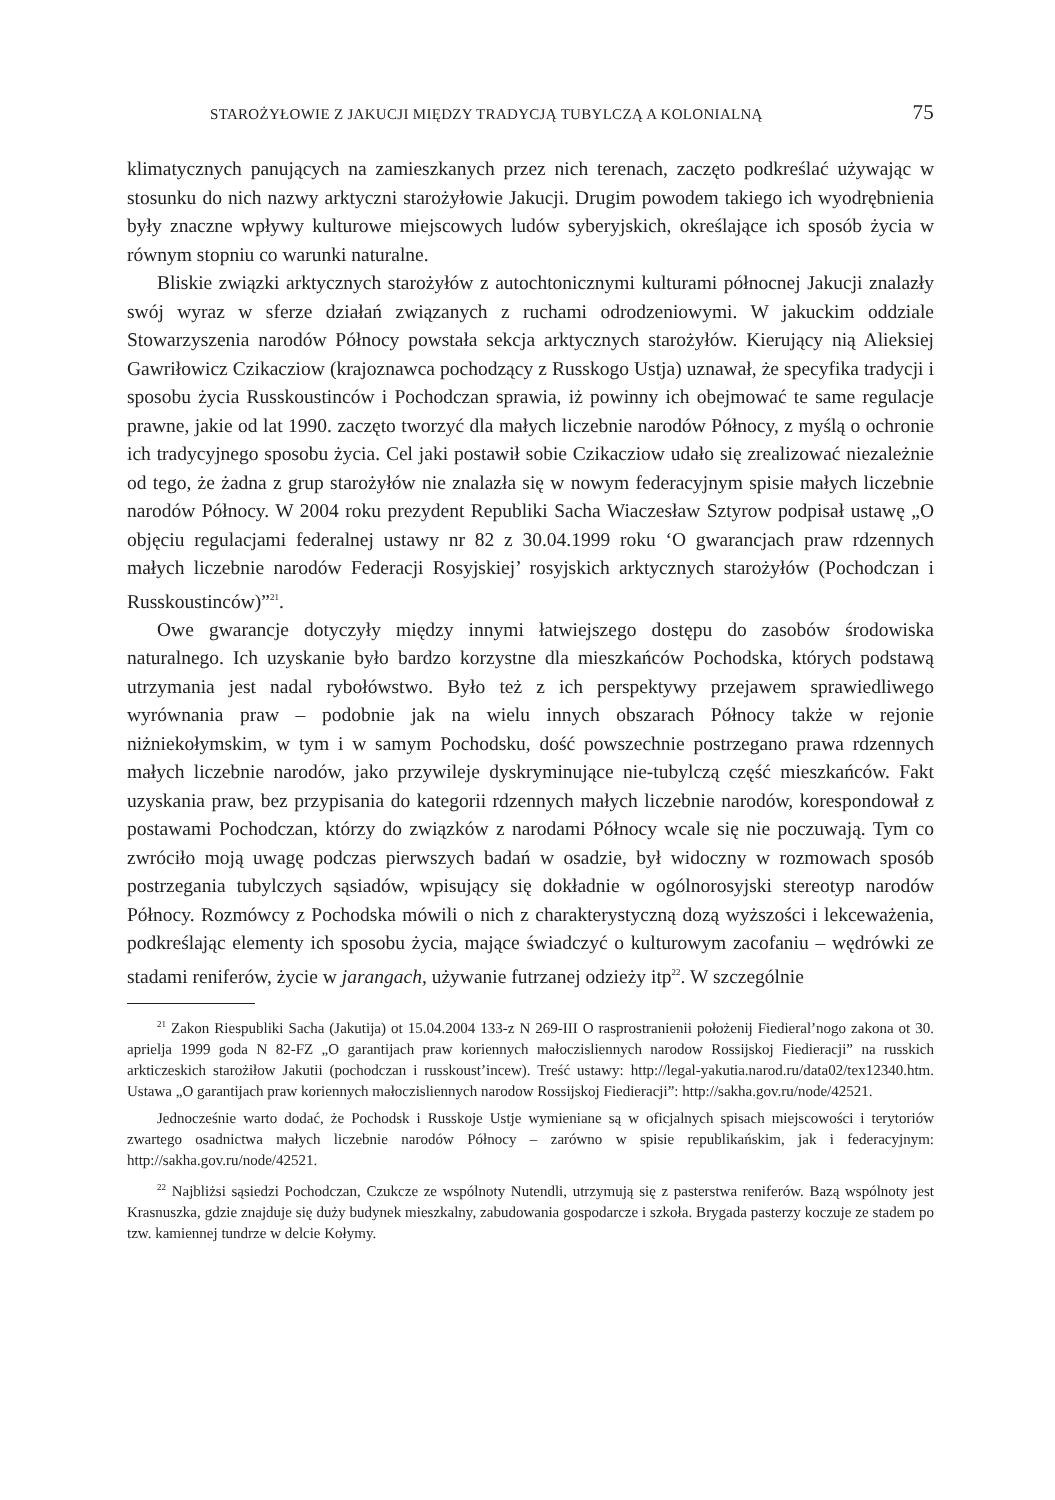STAROŻYŁOWIE Z JAKUCJI MIĘDZY TRADYCJĄ TUBYLCZĄ A KOLONIALNĄ 75
klimatycznych panujących na zamieszkanych przez nich terenach, zaczęto podkreślać używając w stosunku do nich nazwy arktyczni starożyłowie Jakucji. Drugim powodem takiego ich wyodrębnienia były znaczne wpływy kulturowe miejscowych ludów syberyjskich, określające ich sposób życia w równym stopniu co warunki naturalne.
Bliskie związki arktycznych starożyłów z autochtonicznymi kulturami północnej Jakucji znalazły swój wyraz w sferze działań związanych z ruchami odrodzeniowymi. W jakuckim oddziale Stowarzyszenia narodów Północy powstała sekcja arktycznych starożyłów. Kierujący nią Alieksiej Gawriłowicz Czikacziow (krajoznawca pochodzący z Russkogo Ustja) uznawał, że specyfika tradycji i sposobu życia Russkoustinców i Pochodczan sprawia, iż powinny ich obejmować te same regulacje prawne, jakie od lat 1990. zaczęto tworzyć dla małych liczebnie narodów Północy, z myślą o ochronie ich tradycyjnego sposobu życia. Cel jaki postawił sobie Czikacziow udało się zrealizować niezależnie od tego, że żadna z grup starożyłów nie znalazła się w nowym federacyjnym spisie małych liczebnie narodów Północy. W 2004 roku prezydent Republiki Sacha Wiaczesław Sztyrow podpisał ustawę „O objęciu regulacjami federalnej ustawy nr 82 z 30.04.1999 roku ‘O gwarancjach praw rdzennych małych liczebnie narodów Federacji Rosyjskiej’ rosyjskich arktycznych starożyłów (Pochodczan i Russkoustinców)”<sup>21</sup>.
Owe gwarancje dotyczyły między innymi łatwiejszego dostępu do zasobów środowiska naturalnego. Ich uzyskanie było bardzo korzystne dla mieszkańców Pochodska, których podstawą utrzymania jest nadal rybołówstwo. Było też z ich perspektywy przejawem sprawiedliwego wyrównania praw – podobnie jak na wielu innych obszarach Północy także w rejonie niżniekołymskim, w tym i w samym Pochodsku, dość powszechnie postrzegano prawa rdzennych małych liczebnie narodów, jako przywileje dyskryminujące nie-tubylczą część mieszkańców. Fakt uzyskania praw, bez przypisania do kategorii rdzennych małych liczebnie narodów, korespondował z postawami Pochodczan, którzy do związków z narodami Północy wcale się nie poczuwają. Tym co zwróciło moją uwagę podczas pierwszych badań w osadzie, był widoczny w rozmowach sposób postrzegania tubylczych sąsiadów, wpisujący się dokładnie w ogólnorosyjski stereotyp narodów Północy. Rozmówcy z Pochodska mówili o nich z charakterystyczną dozą wyższości i lekceważenia, podkreślając elementy ich sposobu życia, mające świadczyć o kulturowym zacofaniu – wędrówki ze stadami reniferów, życie w jarangach, używanie futrzanej odzieży itp<sup>22</sup>. W szczególnie
<sup>21</sup> Zakon Riespubliki Sacha (Jakutija) ot 15.04.2004 133-z N 269-III O rasprostranienii położenij Fiedieral’nogo zakona ot 30. aprielja 1999 goda N 82-FZ „O garantijach praw koriennych małoczisliennych narodow Rossijskoj Fiedieracji” na russkich arkticzeskich starożiłow Jakutii (pochodczan i russkoust’incew). Treść ustawy: http://legal-yakutia.narod.ru/data02/tex12340.htm. Ustawa „O garantijach praw koriennych małoczisliennych narodow Rossijskoj Fiedieracji”: http://sakha.gov.ru/node/42521.
Jednocześnie warto dodać, że Pochodsk i Russkoje Ustje wymieniane są w oficjalnych spisach miejscowości i terytoriów zwartego osadnictwa małych liczebnie narodów Północy – zarówno w spisie republikańskim, jak i federacyjnym: http://sakha.gov.ru/node/42521.
<sup>22</sup> Najbliżsi sąsiedzi Pochodczan, Czukcze ze wspólnoty Nutendli, utrzymują się z pasterstwa reniferów. Bazą wspólnoty jest Krasnuszka, gdzie znajduje się duży budynek mieszkalny, zabudowania gospodarcze i szkoła. Brygada pasterzy koczuje ze stadem po tzw. kamiennej tundrze w delcie Kołymy.